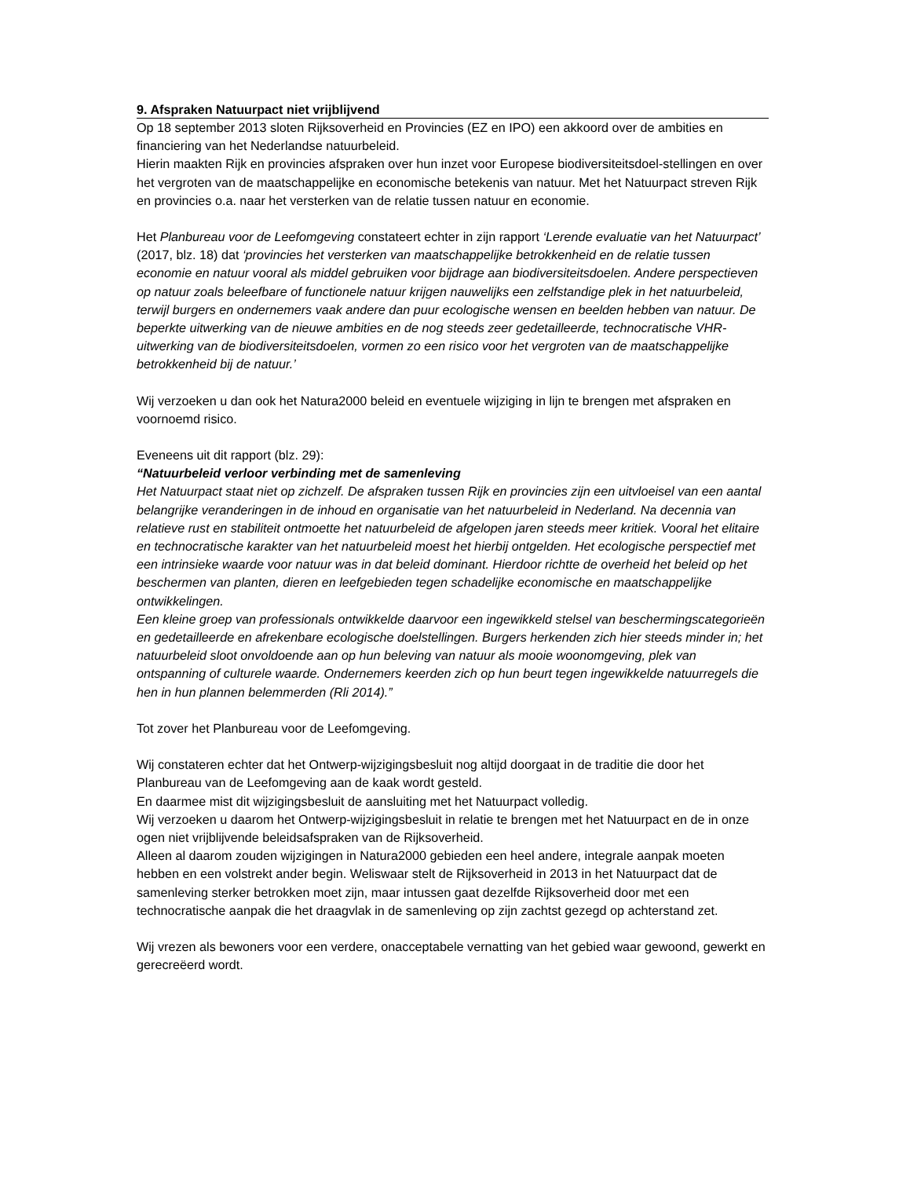9. Afspraken Natuurpact niet vrijblijvend
Op 18 september 2013 sloten Rijksoverheid en Provincies (EZ en IPO) een akkoord over de ambities en financiering van het Nederlandse natuurbeleid.
Hierin maakten Rijk en provincies afspraken over hun inzet voor Europese biodiversiteitsdoel-stellingen en over het vergroten van de maatschappelijke en economische betekenis van natuur. Met het Natuurpact streven Rijk en provincies o.a. naar het versterken van de relatie tussen natuur en economie.
Het Planbureau voor de Leefomgeving constateert echter in zijn rapport ‘Lerende evaluatie van het Natuurpact’ (2017, blz. 18) dat ‘provincies het versterken van maatschappelijke betrokkenheid en de relatie tussen economie en natuur vooral als middel gebruiken voor bijdrage aan biodiversiteitsdoelen. Andere perspectieven op natuur zoals beleefbare of functionele natuur krijgen nauwelijks een zelfstandige plek in het natuurbeleid, terwijl burgers en ondernemers vaak andere dan puur ecologische wensen en beelden hebben van natuur. De beperkte uitwerking van de nieuwe ambities en de nog steeds zeer gedetailleerde, technocratische VHR-uitwerking van de biodiversiteitsdoelen, vormen zo een risico voor het vergroten van de maatschappelijke betrokkenheid bij de natuur.’
Wij verzoeken u dan ook het Natura2000 beleid en eventuele wijziging in lijn te brengen met afspraken en voornoemd risico.
Eveneens uit dit rapport (blz. 29):
“Natuurbeleid verloor verbinding met de samenleving
Het Natuurpact staat niet op zichzelf. De afspraken tussen Rijk en provincies zijn een uitvloeisel van een aantal belangrijke veranderingen in de inhoud en organisatie van het natuurbeleid in Nederland. Na decennia van relatieve rust en stabiliteit ontmoette het natuurbeleid de afgelopen jaren steeds meer kritiek. Vooral het elitaire en technocratische karakter van het natuurbeleid moest het hierbij ontgelden. Het ecologische perspectief met een intrinsieke waarde voor natuur was in dat beleid dominant. Hierdoor richtte de overheid het beleid op het beschermen van planten, dieren en leefgebieden tegen schadelijke economische en maatschappelijke ontwikkelingen.
Een kleine groep van professionals ontwikkelde daarvoor een ingewikkeld stelsel van beschermingscategorieën en gedetailleerde en afrekenbare ecologische doelstellingen. Burgers herkenden zich hier steeds minder in; het natuurbeleid sloot onvoldoende aan op hun beleving van natuur als mooie woonomgeving, plek van ontspanning of culturele waarde. Ondernemers keerden zich op hun beurt tegen ingewikkelde natuurregels die hen in hun plannen belemmerden (Rli 2014).”
Tot zover het Planbureau voor de Leefomgeving.
Wij constateren echter dat het Ontwerp-wijzigingsbesluit nog altijd doorgaat in de traditie die door het Planbureau van de Leefomgeving aan de kaak wordt gesteld.
En daarmee mist dit wijzigingsbesluit de aansluiting met het Natuurpact volledig.
Wij verzoeken u daarom het Ontwerp-wijzigingsbesluit in relatie te brengen met het Natuurpact en de in onze ogen niet vrijblijvende beleidsafspraken van de Rijksoverheid.
Alleen al daarom zouden wijzigingen in Natura2000 gebieden een heel andere, integrale aanpak moeten hebben en een volstrekt ander begin. Weliswaar stelt de Rijksoverheid in 2013 in het Natuurpact dat de samenleving sterker betrokken moet zijn, maar intussen gaat dezelfde Rijksoverheid door met een technocratische aanpak die het draagvlak in de samenleving op zijn zachtst gezegd op achterstand zet.
Wij vrezen als bewoners voor een verdere, onacceptabele vernatting van het gebied waar gewoond, gewerkt en gerecreëerd wordt.